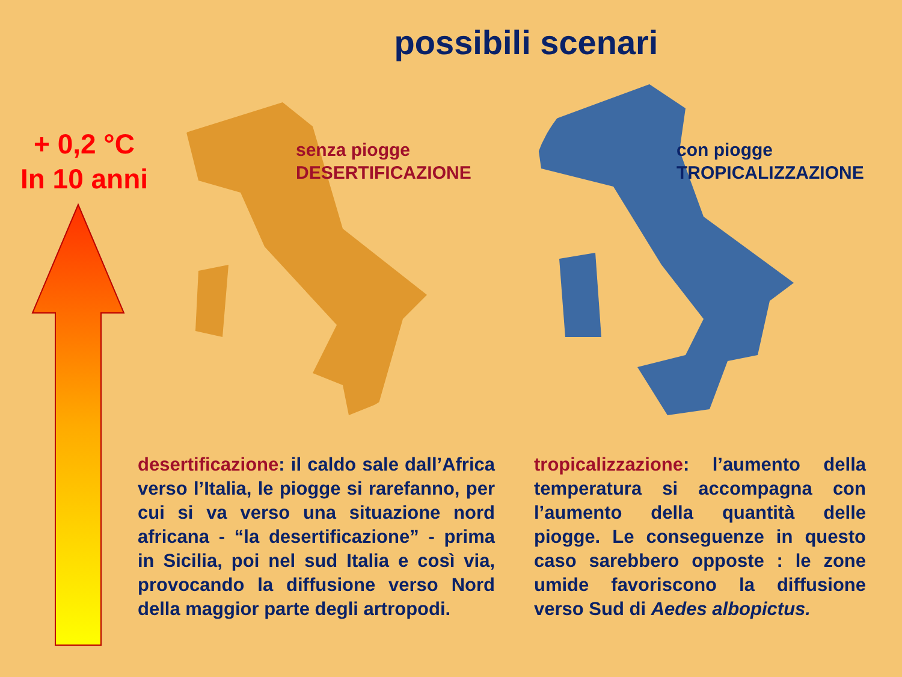possibili scenari
+ 0,2 °C
In 10 anni
senza piogge
DESERTIFICAZIONE
con piogge
TROPICALIZZAZIONE
desertificazione: il caldo sale dall’Africa verso l’Italia, le piogge si rarefanno, per cui si va verso una situazione nord africana - “la desertificazione” - prima in Sicilia, poi nel sud Italia e così via, provocando la diffusione verso Nord della maggior parte degli artropodi.
tropicalizzazione: l’aumento della temperatura si accompagna con l’aumento della quantità delle piogge. Le conseguenze in questo caso sarebbero opposte : le zone umide favoriscono la diffusione verso Sud di Aedes albopictus.